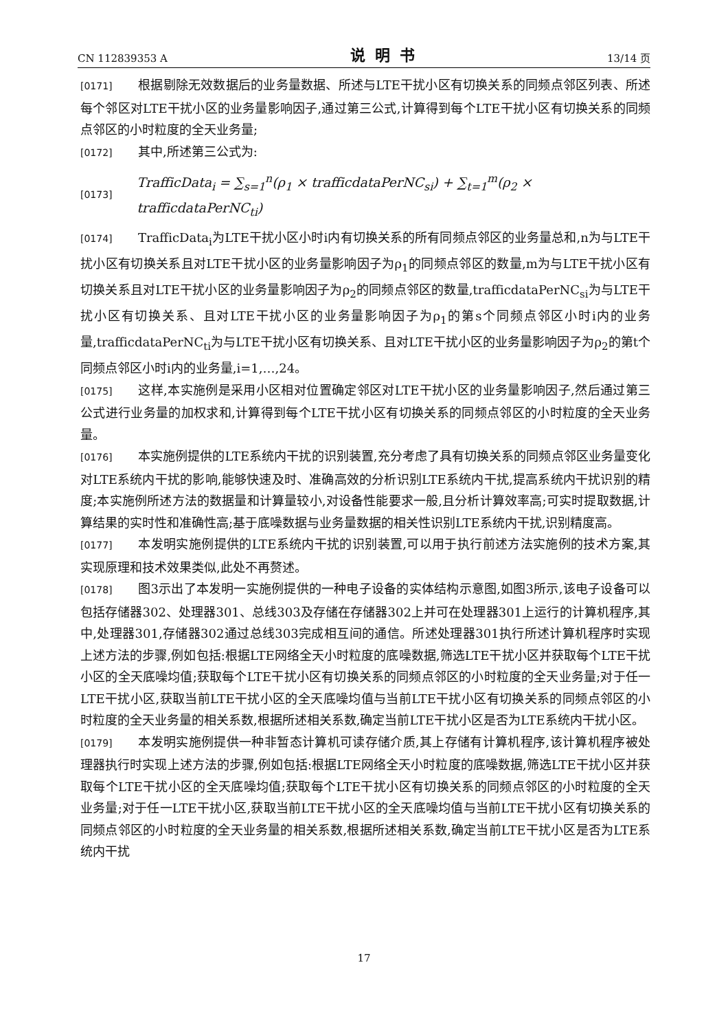CN 112839353 A 说明书 13/14 页
[0171] 根据剔除无效数据后的业务量数据、所述与LTE干扰小区有切换关系的同频点邻区列表、所述每个邻区对LTE干扰小区的业务量影响因子,通过第三公式,计算得到每个LTE干扰小区有切换关系的同频点邻区的小时粒度的全天业务量;
[0172] 其中,所述第三公式为:
[0173] TrafficData<sub>i</sub> = ∑<sub>s=1</sub><sup>n</sup>(ρ<sub>1</sub> × trafficdataPerNC<sub>si</sub>) + ∑<sub>t=1</sub><sup>m</sup>(ρ<sub>2</sub> × trafficdataPerNC<sub>ti</sub>)
[0174] TrafficData<sub>i</sub>为LTE干扰小区小时i内有切换关系的所有同频点邻区的业务量总和,n为与LTE干扰小区有切换关系且对LTE干扰小区的业务量影响因子为ρ<sub>1</sub>的同频点邻区的数量,m为与LTE干扰小区有切换关系且对LTE干扰小区的业务量影响因子为ρ<sub>2</sub>的同频点邻区的数量,trafficdataPerNC<sub>si</sub>为与LTE干扰小区有切换关系、且对LTE干扰小区的业务量影响因子为ρ<sub>1</sub>的第s个同频点邻区小时i内的业务量,trafficdataPerNC<sub>ti</sub>为与LTE干扰小区有切换关系、且对LTE干扰小区的业务量影响因子为ρ<sub>2</sub>的第t个同频点邻区小时i内的业务量,i=1,…,24。
[0175] 这样,本实施例是采用小区相对位置确定邻区对LTE干扰小区的业务量影响因子,然后通过第三公式进行业务量的加权求和,计算得到每个LTE干扰小区有切换关系的同频点邻区的小时粒度的全天业务量。
[0176] 本实施例提供的LTE系统内干扰的识别装置,充分考虑了具有切换关系的同频点邻区业务量变化对LTE系统内干扰的影响,能够快速及时、准确高效的分析识别LTE系统内干扰,提高系统内干扰识别的精度;本实施例所述方法的数据量和计算量较小,对设备性能要求一般,且分析计算效率高;可实时提取数据,计算结果的实时性和准确性高;基于底噪数据与业务量数据的相关性识别LTE系统内干扰,识别精度高。
[0177] 本发明实施例提供的LTE系统内干扰的识别装置,可以用于执行前述方法实施例的技术方案,其实现原理和技术效果类似,此处不再赘述。
[0178] 图3示出了本发明一实施例提供的一种电子设备的实体结构示意图,如图3所示,该电子设备可以包括存储器302、处理器301、总线303及存储在存储器302上并可在处理器301上运行的计算机程序,其中,处理器301,存储器302通过总线303完成相互间的通信。所述处理器301执行所述计算机程序时实现上述方法的步骤,例如包括:根据LTE网络全天小时粒度的底噪数据,筛选LTE干扰小区并获取每个LTE干扰小区的全天底噪均值;获取每个LTE干扰小区有切换关系的同频点邻区的小时粒度的全天业务量;对于任一LTE干扰小区,获取当前LTE干扰小区的全天底噪均值与当前LTE干扰小区有切换关系的同频点邻区的小时粒度的全天业务量的相关系数,根据所述相关系数,确定当前LTE干扰小区是否为LTE系统内干扰小区。
[0179] 本发明实施例提供一种非暂态计算机可读存储介质,其上存储有计算机程序,该计算机程序被处理器执行时实现上述方法的步骤,例如包括:根据LTE网络全天小时粒度的底噪数据,筛选LTE干扰小区并获取每个LTE干扰小区的全天底噪均值;获取每个LTE干扰小区有切换关系的同频点邻区的小时粒度的全天业务量;对于任一LTE干扰小区,获取当前LTE干扰小区的全天底噪均值与当前LTE干扰小区有切换关系的同频点邻区的小时粒度的全天业务量的相关系数,根据所述相关系数,确定当前LTE干扰小区是否为LTE系统内干扰
17